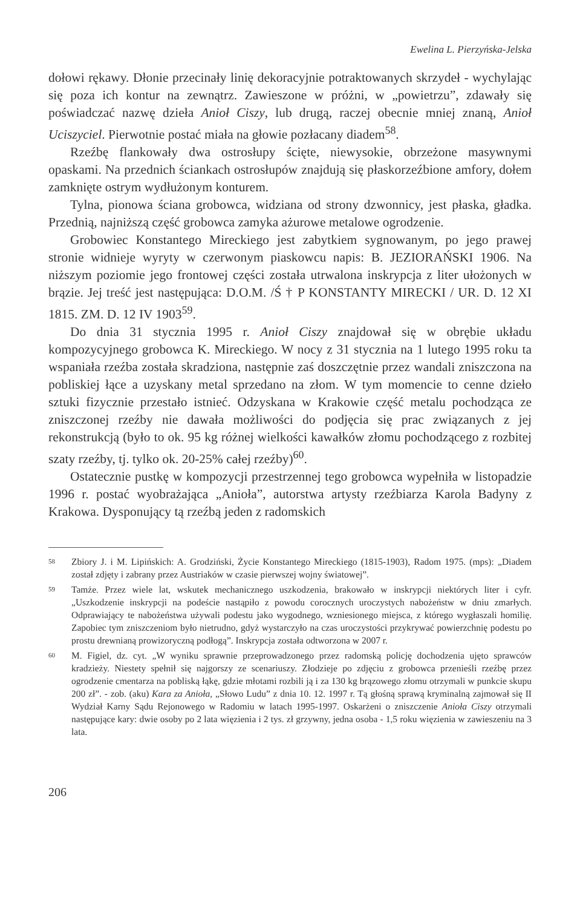Ewelina L. Pierzyńska-Jelska
dołowi rękawy. Dłonie przecinały linię dekoracyjnie potraktowanych skrzydeł - wychylając się poza ich kontur na zewnątrz. Zawieszone w próżni, w „powietrzu”, zdawały się poświadczać nazwę dzieła Anioł Ciszy, lub drugą, raczej obecnie mniej znaną, Anioł Uciszyciel. Pierwotnie postać miała na głowie pozłacany diadem<sup>58</sup>.
Rzeźbę flankowały dwa ostrosłupy ścięte, niewysokie, obrzeżone masywnymi opaskami. Na przednich ściankach ostrosłupów znajdują się płaskorzeźbione amfory, dołem zamknięte ostrym wydłużonym konturem.
Tylna, pionowa ściana grobowca, widziana od strony dzwonnicy, jest płaska, gładka. Przednią, najniższą część grobowca zamyka ażurowe metalowe ogrodzenie.
Grobowiec Konstantego Mireckiego jest zabytkiem sygnowanym, po jego prawej stronie widnieje wyryty w czerwonym piaskowcu napis: B. JEZIORAŃSKI 1906. Na niższym poziomie jego frontowej części została utrwalona inskrypcja z liter ułożonych w brązie. Jej treść jest następująca: D.O.M. /Ś † P KONSTANTY MIRECKI / UR. D. 12 XI 1815. ZM. D. 12 IV 1903<sup>59</sup>.
Do dnia 31 stycznia 1995 r. Anioł Ciszy znajdował się w obrębie układu kompozycyjnego grobowca K. Mireckiego. W nocy z 31 stycznia na 1 lutego 1995 roku ta wspaniała rzeźba została skradziona, następnie zaś doszczętnie przez wandali zniszczona na pobliskiej łące a uzyskany metal sprzedano na złom. W tym momencie to cenne dzieło sztuki fizycznie przestało istnieć. Odzyskana w Krakowie część metalu pochodząca ze zniszczonej rzeźby nie dawała możliwości do podjęcia się prac związanych z jej rekonstrukcją (było to ok. 95 kg różnej wielkości kawałków złomu pochodzącego z rozbitej szaty rzeźby, tj. tylko ok. 20-25% całej rzeźby)<sup>60</sup>.
Ostatecznie pustkę w kompozycji przestrzennej tego grobowca wypełniła w listopadzie 1996 r. postać wyobrażająca „Anioła”, autorstwa artysty rzeźbiarza Karola Badyny z Krakowa. Dysponujący tą rzeźbą jeden z radomskich
58 Zbiory J. i M. Lipińskich: A. Grodziński, Życie Konstantego Mireckiego (1815-1903), Radom 1975. (mps): „Diadem został zdjęty i zabrany przez Austriaków w czasie pierwszej wojny światowej”.
59 Tamże. Przez wiele lat, wskutek mechanicznego uszkodzenia, brakowało w inskrypcji niektórych liter i cyfr. „Uszkodzenie inskrypcji na podeście nastąpiło z powodu corocznych uroczystych nabożeństw w dniu zmarłych. Odprawiający te nabożeństwa używali podestu jako wygodnego, wzniesionego miejsca, z którego wygłaszali homilię. Zapobiec tym zniszczeniom było nietrudno, gdyż wystarczyło na czas uroczystości przykrywać powierzchnię podestu po prostu drewnianą prowizoryczną podłogą”. Inskrypcja została odtworzona w 2007 r.
60 M. Figiel, dz. cyt. „W wyniku sprawnie przeprowadzonego przez radomską policję dochodzenia ujęto sprawców kradzieży. Niestety spełnił się najgorszy ze scenariuszy. Złodzieje po zdjęciu z grobowca przenieśli rzeźbę przez ogrodzenie cmentarza na pobliską łąkę, gdzie młotami rozbili ją i za 130 kg brązowego złomu otrzymali w punkcie skupu 200 zł”. - zob. (aku) Kara za Anioła, „Słowo Ludu” z dnia 10. 12. 1997 r. Tą głośną sprawą kryminalną zajmował się II Wydział Karny Sądu Rejonowego w Radomiu w latach 1995-1997. Oskarżeni o zniszczenie Anioła Ciszy otrzymali następujące kary: dwie osoby po 2 lata więzienia i 2 tys. zł grzywny, jedna osoba - 1,5 roku więzienia w zawieszeniu na 3 lata.
206